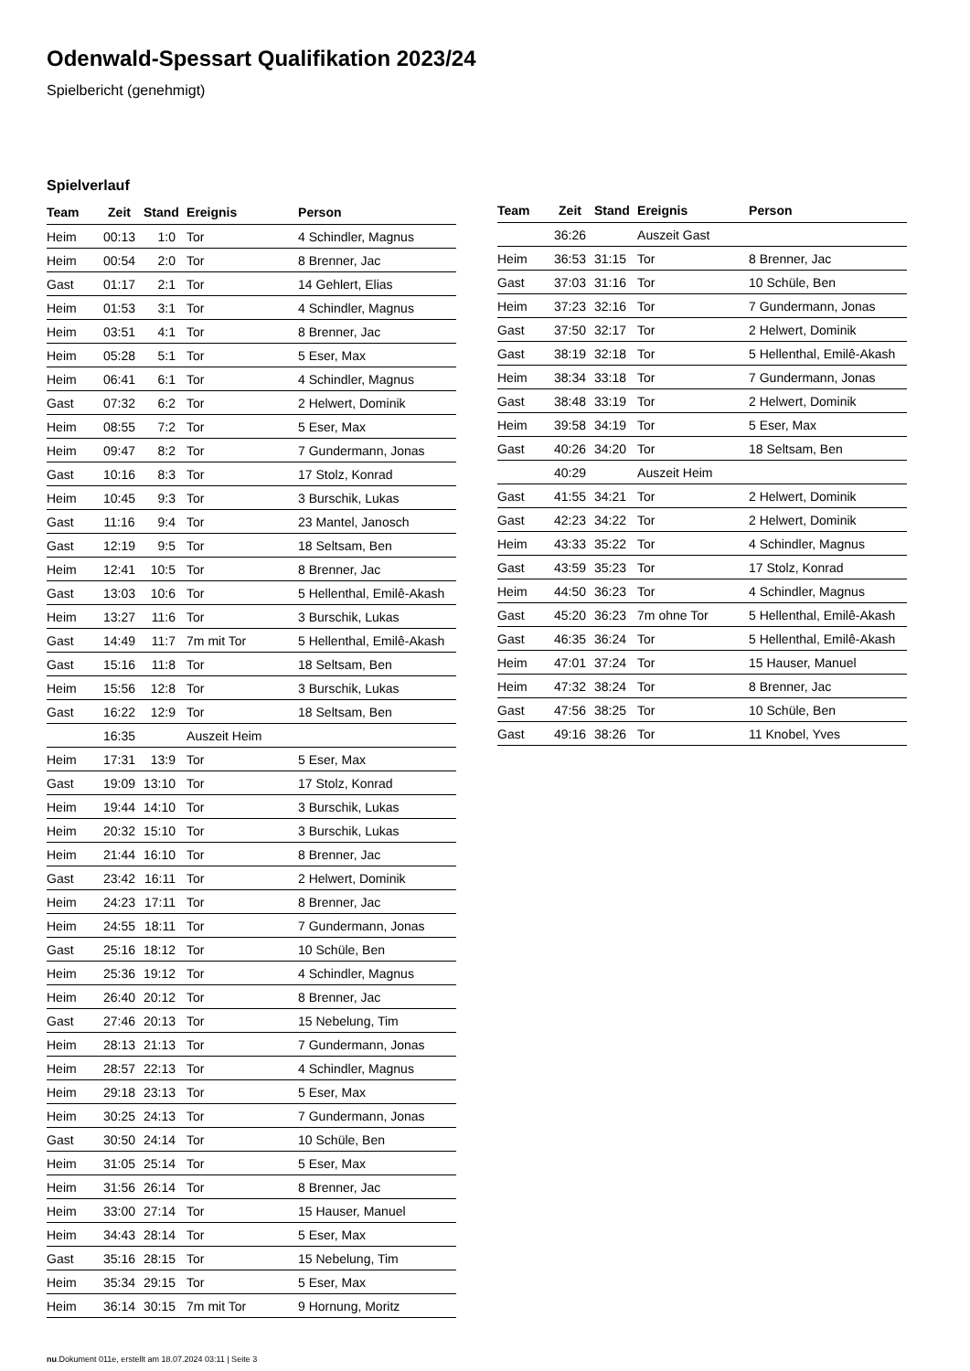Odenwald-Spessart Qualifikation 2023/24
Spielbericht (genehmigt)
Spielverlauf
| Team | Zeit | Stand | Ereignis | Person |
| --- | --- | --- | --- | --- |
| Heim | 00:13 | 1:0 | Tor | 4 Schindler, Magnus |
| Heim | 00:54 | 2:0 | Tor | 8 Brenner, Jac |
| Gast | 01:17 | 2:1 | Tor | 14 Gehlert, Elias |
| Heim | 01:53 | 3:1 | Tor | 4 Schindler, Magnus |
| Heim | 03:51 | 4:1 | Tor | 8 Brenner, Jac |
| Heim | 05:28 | 5:1 | Tor | 5 Eser, Max |
| Heim | 06:41 | 6:1 | Tor | 4 Schindler, Magnus |
| Gast | 07:32 | 6:2 | Tor | 2 Helwert, Dominik |
| Heim | 08:55 | 7:2 | Tor | 5 Eser, Max |
| Heim | 09:47 | 8:2 | Tor | 7 Gundermann, Jonas |
| Gast | 10:16 | 8:3 | Tor | 17 Stolz, Konrad |
| Heim | 10:45 | 9:3 | Tor | 3 Burschik, Lukas |
| Gast | 11:16 | 9:4 | Tor | 23 Mantel, Janosch |
| Gast | 12:19 | 9:5 | Tor | 18 Seltsam, Ben |
| Heim | 12:41 | 10:5 | Tor | 8 Brenner, Jac |
| Gast | 13:03 | 10:6 | Tor | 5 Hellenthal, Emilê-Akash |
| Heim | 13:27 | 11:6 | Tor | 3 Burschik, Lukas |
| Gast | 14:49 | 11:7 | 7m mit Tor | 5 Hellenthal, Emilê-Akash |
| Gast | 15:16 | 11:8 | Tor | 18 Seltsam, Ben |
| Heim | 15:56 | 12:8 | Tor | 3 Burschik, Lukas |
| Gast | 16:22 | 12:9 | Tor | 18 Seltsam, Ben |
| | 16:35 | | Auszeit Heim | |
| Heim | 17:31 | 13:9 | Tor | 5 Eser, Max |
| Gast | 19:09 | 13:10 | Tor | 17 Stolz, Konrad |
| Heim | 19:44 | 14:10 | Tor | 3 Burschik, Lukas |
| Heim | 20:32 | 15:10 | Tor | 3 Burschik, Lukas |
| Heim | 21:44 | 16:10 | Tor | 8 Brenner, Jac |
| Gast | 23:42 | 16:11 | Tor | 2 Helwert, Dominik |
| Heim | 24:23 | 17:11 | Tor | 8 Brenner, Jac |
| Heim | 24:55 | 18:11 | Tor | 7 Gundermann, Jonas |
| Gast | 25:16 | 18:12 | Tor | 10 Schüle, Ben |
| Heim | 25:36 | 19:12 | Tor | 4 Schindler, Magnus |
| Heim | 26:40 | 20:12 | Tor | 8 Brenner, Jac |
| Gast | 27:46 | 20:13 | Tor | 15 Nebelung, Tim |
| Heim | 28:13 | 21:13 | Tor | 7 Gundermann, Jonas |
| Heim | 28:57 | 22:13 | Tor | 4 Schindler, Magnus |
| Heim | 29:18 | 23:13 | Tor | 5 Eser, Max |
| Heim | 30:25 | 24:13 | Tor | 7 Gundermann, Jonas |
| Gast | 30:50 | 24:14 | Tor | 10 Schüle, Ben |
| Heim | 31:05 | 25:14 | Tor | 5 Eser, Max |
| Heim | 31:56 | 26:14 | Tor | 8 Brenner, Jac |
| Heim | 33:00 | 27:14 | Tor | 15 Hauser, Manuel |
| Heim | 34:43 | 28:14 | Tor | 5 Eser, Max |
| Gast | 35:16 | 28:15 | Tor | 15 Nebelung, Tim |
| Heim | 35:34 | 29:15 | Tor | 5 Eser, Max |
| Heim | 36:14 | 30:15 | 7m mit Tor | 9 Hornung, Moritz |
| Team | Zeit | Stand | Ereignis | Person |
| --- | --- | --- | --- | --- |
| | 36:26 | | Auszeit Gast | |
| Heim | 36:53 | 31:15 | Tor | 8 Brenner, Jac |
| Gast | 37:03 | 31:16 | Tor | 10 Schüle, Ben |
| Heim | 37:23 | 32:16 | Tor | 7 Gundermann, Jonas |
| Gast | 37:50 | 32:17 | Tor | 2 Helwert, Dominik |
| Gast | 38:19 | 32:18 | Tor | 5 Hellenthal, Emilê-Akash |
| Heim | 38:34 | 33:18 | Tor | 7 Gundermann, Jonas |
| Gast | 38:48 | 33:19 | Tor | 2 Helwert, Dominik |
| Heim | 39:58 | 34:19 | Tor | 5 Eser, Max |
| Gast | 40:26 | 34:20 | Tor | 18 Seltsam, Ben |
| | 40:29 | | Auszeit Heim | |
| Gast | 41:55 | 34:21 | Tor | 2 Helwert, Dominik |
| Gast | 42:23 | 34:22 | Tor | 2 Helwert, Dominik |
| Heim | 43:33 | 35:22 | Tor | 4 Schindler, Magnus |
| Gast | 43:59 | 35:23 | Tor | 17 Stolz, Konrad |
| Heim | 44:50 | 36:23 | Tor | 4 Schindler, Magnus |
| Gast | 45:20 | 36:23 | 7m ohne Tor | 5 Hellenthal, Emilê-Akash |
| Gast | 46:35 | 36:24 | Tor | 5 Hellenthal, Emilê-Akash |
| Heim | 47:01 | 37:24 | Tor | 15 Hauser, Manuel |
| Heim | 47:32 | 38:24 | Tor | 8 Brenner, Jac |
| Gast | 47:56 | 38:25 | Tor | 10 Schüle, Ben |
| Gast | 49:16 | 38:26 | Tor | 11 Knobel, Yves |
nu.Dokument 011e, erstellt am 18.07.2024 03:11 | Seite 3